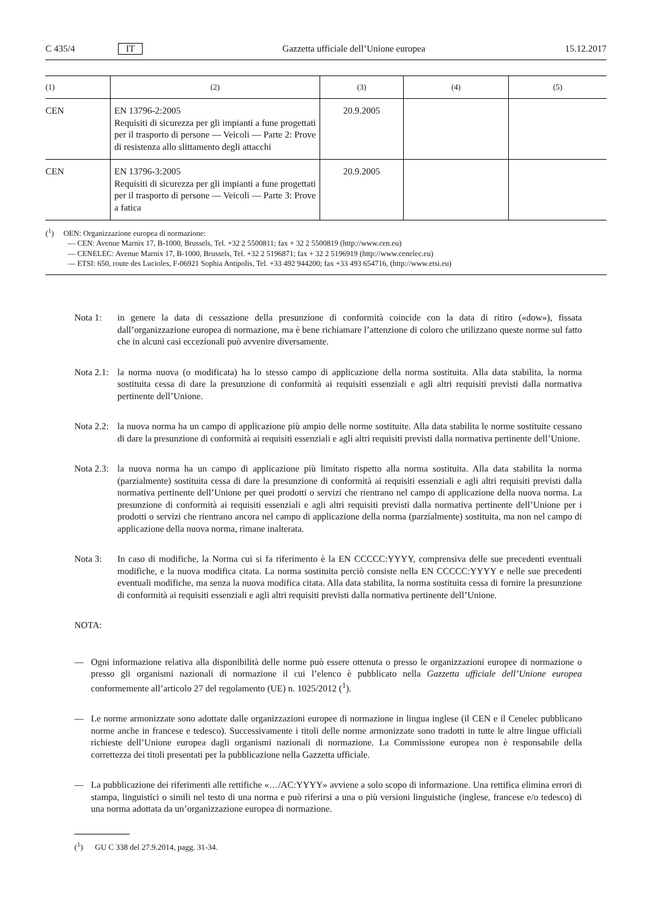C 435/4 IT Gazzetta ufficiale dell’Unione europea 15.12.2017
| (1) | (2) | (3) | (4) | (5) |
| --- | --- | --- | --- | --- |
| CEN | EN 13796-2:2005 Requisiti di sicurezza per gli impianti a fune progettati per il trasporto di persone — Veicoli — Parte 2: Prove di resistenza allo slittamento degli attacchi | 20.9.2005 | | |
| CEN | EN 13796-3:2005 Requisiti di sicurezza per gli impianti a fune progettati per il trasporto di persone — Veicoli — Parte 3: Prove a fatica | 20.9.2005 | | |
(<sup>1</sup>) OEN: Organizzazione europea di normazione:
— CEN: Avenue Marnix 17, B-1000, Brussels, Tel. +32 2 5500811; fax + 32 2 5500819 (http://www.cen.eu)
— CENELEC: Avenue Marnix 17, B-1000, Brussels, Tel. +32 2 5196871; fax + 32 2 5196919 (http://www.cenelec.eu)
— ETSI: 650, route des Lucioles, F-06921 Sophia Antipolis, Tel. +33 492 944200; fax +33 493 654716, (http://www.etsi.eu)
Nota 1: in genere la data di cessazione della presunzione di conformità coincide con la data di ritiro («dow»), fissata dall’organizzazione europea di normazione, ma è bene richiamare l’attenzione di coloro che utilizzano queste norme sul fatto che in alcuni casi eccezionali può avvenire diversamente.
Nota 2.1: la norma nuova (o modificata) ha lo stesso campo di applicazione della norma sostituita. Alla data stabilita, la norma sostituita cessa di dare la presunzione di conformità ai requisiti essenziali e agli altri requisiti previsti dalla normativa pertinente dell’Unione.
Nota 2.2: la nuova norma ha un campo di applicazione più ampio delle norme sostituite. Alla data stabilita le norme sostituite cessano di dare la presunzione di conformità ai requisiti essenziali e agli altri requisiti previsti dalla normativa pertinente dell’Unione.
Nota 2.3: la nuova norma ha un campo di applicazione più limitato rispetto alla norma sostituita. Alla data stabilita la norma (parzialmente) sostituita cessa di dare la presunzione di conformità ai requisiti essenziali e agli altri requisiti previsti dalla normativa pertinente dell’Unione per quei prodotti o servizi che rientrano nel campo di applicazione della nuova norma. La presunzione di conformità ai requisiti essenziali e agli altri requisiti previsti dalla normativa pertinente dell’Unione per i prodotti o servizi che rientrano ancora nel campo di applicazione della norma (parzialmente) sostituita, ma non nel campo di applicazione della nuova norma, rimane inalterata.
Nota 3: In caso di modifiche, la Norma cui si fa riferimento è la EN CCCCC:YYYY, comprensiva delle sue precedenti eventuali modifiche, e la nuova modifica citata. La norma sostituita perciò consiste nella EN CCCCC:YYYY e nelle sue precedenti eventuali modifiche, ma senza la nuova modifica citata. Alla data stabilita, la norma sostituita cessa di fornire la presunzione di conformità ai requisiti essenziali e agli altri requisiti previsti dalla normativa pertinente dell’Unione.
NOTA:
— Ogni informazione relativa alla disponibilità delle norme può essere ottenuta o presso le organizzazioni europee di normazione o presso gli organismi nazionali di normazione il cui l’elenco è pubblicato nella Gazzetta ufficiale dell’Unione europea conformemente all’articolo 27 del regolamento (UE) n. 1025/2012 (<sup>1</sup>).
— Le norme armonizzate sono adottate dalle organizzazioni europee di normazione in lingua inglese (il CEN e il Cenelec pubblicano norme anche in francese e tedesco). Successivamente i titoli delle norme armonizzate sono tradotti in tutte le altre lingue ufficiali richieste dell’Unione europea dagli organismi nazionali di normazione. La Commissione europea non è responsabile della correttezza dei titoli presentati per la pubblicazione nella Gazzetta ufficiale.
— La pubblicazione dei riferimenti alle rettifiche «…/AC:YYYY» avviene a solo scopo di informazione. Una rettifica elimina errori di stampa, linguistici o simili nel testo di una norma e può riferirsi a una o più versioni linguistiche (inglese, francese e/o tedesco) di una norma adottata da un’organizzazione europea di normazione.
(<sup>1</sup>) GU C 338 del 27.9.2014, pagg. 31-34.